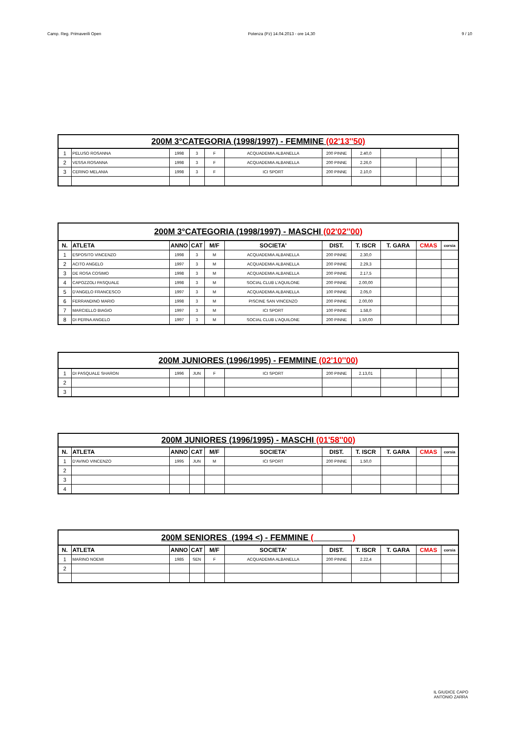Camp. Reg. Primaverili Open Potenza (Pz) 14.04.2013 - ore 14,30 9 / 10
| 200M 3°CATEGORIA (1998/1997) - FEMMINE (02'13''50) | | | | | | | | | | |
| 1 | PELUSO ROSANNA | 1998 | 3 | F | ACQUADEMIA ALBANELLA | 200 PINNE | 2.40,0 | | | |
| 2 | VESSA ROSANNA | 1998 | 3 | F | ACQUADEMIA ALBANELLA | 200 PINNE | 2.26,0 | | | |
| 3 | CERINO MELANIA | 1998 | 3 | F | ICI SPORT | 200 PINNE | 2.10,0 | | | |
| 200M 3°CATEGORIA (1998/1997) - MASCHI (02'02''00) | | | | | | | | | | |
| N. | ATLETA | ANNO | CAT | M/F | SOCIETA' | DIST. | T. ISCR | T. GARA | CMAS | corsia |
| 1 | ESPOSITO VINCENZO | 1998 | 3 | M | ACQUADEMIA ALBANELLA | 200 PINNE | 2.30,0 | | | |
| 2 | ACITO ANGELO | 1997 | 3 | M | ACQUADEMIA ALBANELLA | 200 PINNE | 2.29,3 | | | |
| 3 | DE ROSA COSIMO | 1998 | 3 | M | ACQUADEMIA ALBANELLA | 200 PINNE | 2.17,5 | | | |
| 4 | CAPOZZOLI PASQUALE | 1998 | 3 | M | SOCIAL CLUB L'AQUILONE | 200 PINNE | 2.00,00 | | | |
| 5 | D'ANGELO FRANCESCO | 1997 | 3 | M | ACQUADEMIA ALBANELLA | 100 PINNE | 2.05,0 | | | |
| 6 | FERRANDINO MARIO | 1998 | 3 | M | PISCINE SAN VINCENZO | 200 PINNE | 2.00,00 | | | |
| 7 | MARCIELLO BIAGIO | 1997 | 3 | M | ICI SPORT | 100 PINNE | 1.58,0 | | | |
| 8 | DI PERNA ANGELO | 1997 | 3 | M | SOCIAL CLUB L'AQUILONE | 200 PINNE | 1.50,00 | | | |
| 200M JUNIORES (1996/1995) - FEMMINE (02'10''00) | | | | | | | | | | |
| 1 | DI PASQUALE SHARON | 1996 | JUN | F | ICI SPORT | 200 PINNE | 2.13,01 | | | |
| 2 | | | | | | | | | | |
| 3 | | | | | | | | | | |
| 200M JUNIORES (1996/1995) - MASCHI (01'58''00) | | | | | | | | | | |
| N. | ATLETA | ANNO | CAT | M/F | SOCIETA' | DIST. | T. ISCR | T. GARA | CMAS | corsia |
| 1 | D'AVINO VINCENZO | 1995 | JUN | M | ICI SPORT | 200 PINNE | 1.50,0 | | | |
| 2 | | | | | | | | | | |
| 3 | | | | | | | | | | |
| 4 | | | | | | | | | | |
| 200M SENIORES (1994 <) - FEMMINE ( ) | | | | | | | | | | |
| N. | ATLETA | ANNO | CAT | M/F | SOCIETA' | DIST. | T. ISCR | T. GARA | CMAS | corsia |
| 1 | MARINO NOEMI | 1985 | SEN | F | ACQUADEMIA ALBANELLA | 200 PINNE | 2.22,4 | | | |
| 2 | | | | | | | | | | |
IL GIUDICE CAPO
ANTONIO ZARRA